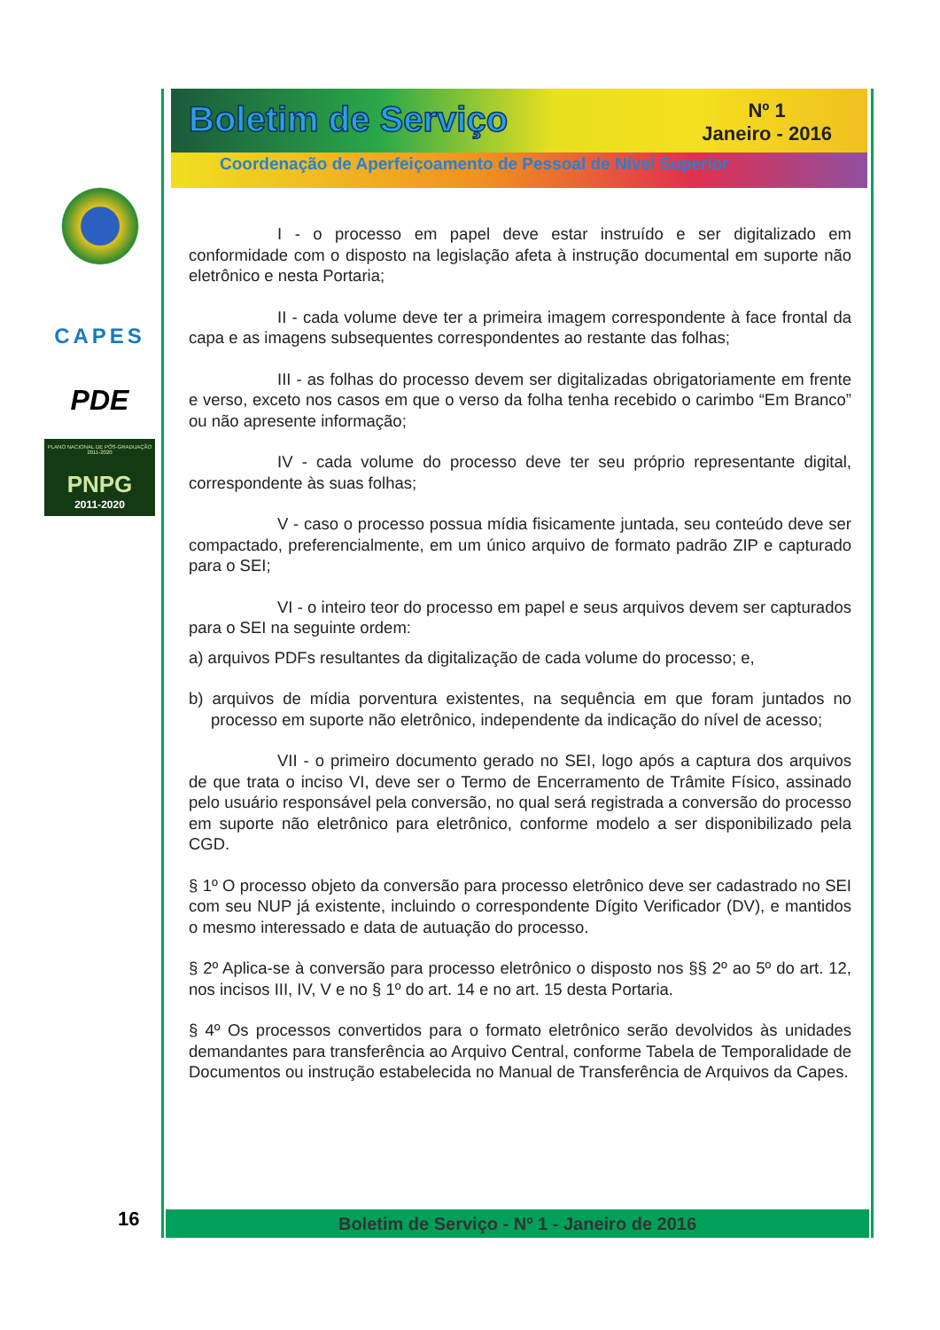CAPES
PDE
PLANO NACIONAL DE PÓS-GRADUAÇÃO 2011-2020
PNPG
2011-2020
Boletim de Serviço
Nº 1
Janeiro - 2016
Coordenação de Aperfeiçoamento de Pessoal de Nível Superior
I - o processo em papel deve estar instruído e ser digitalizado em conformidade com o disposto na legislação afeta à instrução documental em suporte não eletrônico e nesta Portaria;
II - cada volume deve ter a primeira imagem correspondente à face frontal da capa e as imagens subsequentes correspondentes ao restante das folhas;
III - as folhas do processo devem ser digitalizadas obrigatoriamente em frente e verso, exceto nos casos em que o verso da folha tenha recebido o carimbo “Em Branco” ou não apresente informação;
IV - cada volume do processo deve ter seu próprio representante digital, correspondente às suas folhas;
V - caso o processo possua mídia fisicamente juntada, seu conteúdo deve ser compactado, preferencialmente, em um único arquivo de formato padrão ZIP e capturado para o SEI;
VI - o inteiro teor do processo em papel e seus arquivos devem ser capturados para o SEI na seguinte ordem:
a) arquivos PDFs resultantes da digitalização de cada volume do processo; e,
b) arquivos de mídia porventura existentes, na sequência em que foram juntados no processo em suporte não eletrônico, independente da indicação do nível de acesso;
VII - o primeiro documento gerado no SEI, logo após a captura dos arquivos de que trata o inciso VI, deve ser o Termo de Encerramento de Trâmite Físico, assinado pelo usuário responsável pela conversão, no qual será registrada a conversão do processo em suporte não eletrônico para eletrônico, conforme modelo a ser disponibilizado pela CGD.
§ 1º O processo objeto da conversão para processo eletrônico deve ser cadastrado no SEI com seu NUP já existente, incluindo o correspondente Dígito Verificador (DV), e mantidos o mesmo interessado e data de autuação do processo.
§ 2º Aplica-se à conversão para processo eletrônico o disposto nos §§ 2º ao 5º do art. 12, nos incisos III, IV, V e no § 1º do art. 14 e no art. 15 desta Portaria.
§ 4º Os processos convertidos para o formato eletrônico serão devolvidos às unidades demandantes para transferência ao Arquivo Central, conforme Tabela de Temporalidade de Documentos ou instrução estabelecida no Manual de Transferência de Arquivos da Capes.
Boletim de Serviço - Nº 1 - Janeiro de 2016
16